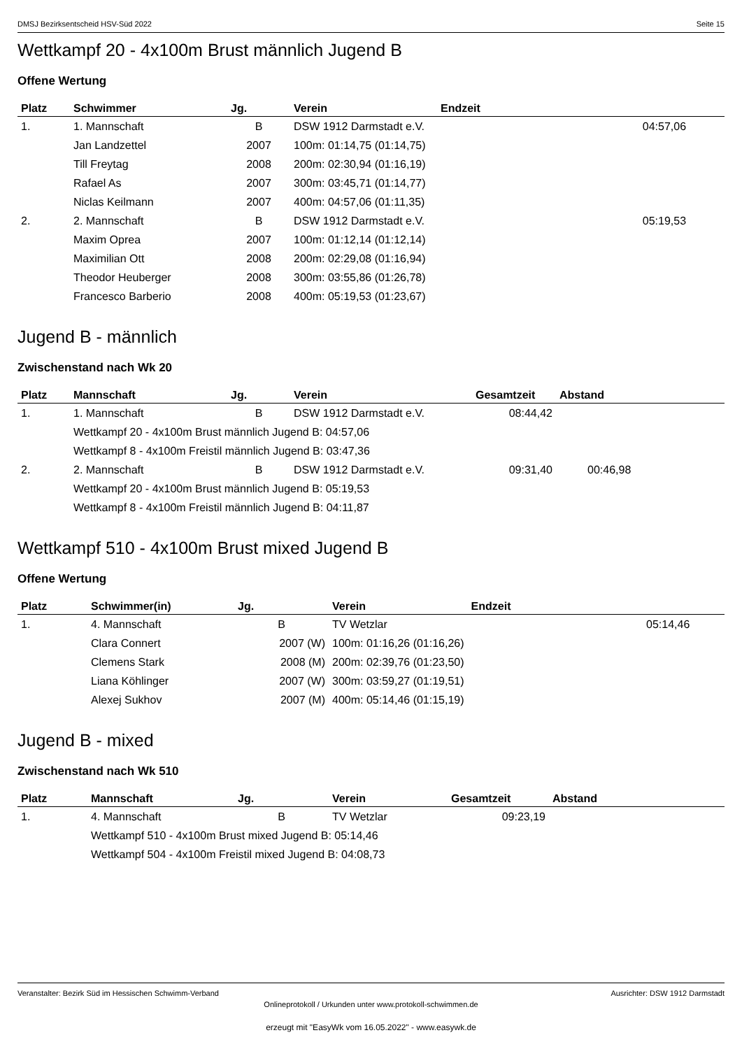DMSJ Bezirksentscheid HSV-Süd 2022 Seite 15
Wettkampf 20 - 4x100m Brust männlich Jugend B
Offene Wertung
| Platz | Schwimmer | Jg. | Verein | Endzeit | |
| --- | --- | --- | --- | --- | --- |
| 1. | 1. Mannschaft | B | DSW 1912 Darmstadt e.V. | 04:57,06 | |
| | Jan Landzettel | 2007 | 100m: 01:14,75 (01:14,75) | | |
| | Till Freytag | 2008 | 200m: 02:30,94 (01:16,19) | | |
| | Rafael As | 2007 | 300m: 03:45,71 (01:14,77) | | |
| | Niclas Keilmann | 2007 | 400m: 04:57,06 (01:11,35) | | |
| 2. | 2. Mannschaft | B | DSW 1912 Darmstadt e.V. | 05:19,53 | |
| | Maxim Oprea | 2007 | 100m: 01:12,14 (01:12,14) | | |
| | Maximilian Ott | 2008 | 200m: 02:29,08 (01:16,94) | | |
| | Theodor Heuberger | 2008 | 300m: 03:55,86 (01:26,78) | | |
| | Francesco Barberio | 2008 | 400m: 05:19,53 (01:23,67) | | |
Jugend B - männlich
Zwischenstand nach Wk 20
| Platz | Mannschaft | Jg. | Verein | Gesamtzeit | Abstand |
| --- | --- | --- | --- | --- | --- |
| 1. | 1. Mannschaft | B | DSW 1912 Darmstadt e.V. | 08:44,42 | |
| | Wettkampf 20 - 4x100m Brust männlich Jugend B: 04:57,06 | | | | |
| | Wettkampf 8 - 4x100m Freistil männlich Jugend B: 03:47,36 | | | | |
| 2. | 2. Mannschaft | B | DSW 1912 Darmstadt e.V. | 09:31,40 | 00:46,98 |
| | Wettkampf 20 - 4x100m Brust männlich Jugend B: 05:19,53 | | | | |
| | Wettkampf 8 - 4x100m Freistil männlich Jugend B: 04:11,87 | | | | |
Wettkampf 510 - 4x100m Brust mixed Jugend B
Offene Wertung
| Platz | Schwimmer(in) | Jg. | Verein | Endzeit | |
| --- | --- | --- | --- | --- | --- |
| 1. | 4. Mannschaft | B | TV Wetzlar | 05:14,46 | |
| | Clara Connert | 2007 (W) | 100m: 01:16,26 (01:16,26) | | |
| | Clemens Stark | 2008 (M) | 200m: 02:39,76 (01:23,50) | | |
| | Liana Köhlinger | 2007 (W) | 300m: 03:59,27 (01:19,51) | | |
| | Alexej Sukhov | 2007 (M) | 400m: 05:14,46 (01:15,19) | | |
Jugend B - mixed
Zwischenstand nach Wk 510
| Platz | Mannschaft | Jg. | Verein | Gesamtzeit | Abstand |
| --- | --- | --- | --- | --- | --- |
| 1. | 4. Mannschaft | B | TV Wetzlar | 09:23,19 | |
| | Wettkampf 510 - 4x100m Brust mixed Jugend B: 05:14,46 | | | | |
| | Wettkampf 504 - 4x100m Freistil mixed Jugend B: 04:08,73 | | | | |
Veranstalter: Bezirk Süd im Hessischen Schwimm-Verband Ausrichter: DSW 1912 Darmstadt
Onlineprotokoll / Urkunden unter www.protokoll-schwimmen.de
erzeugt mit "EasyWk vom 16.05.2022" - www.easywk.de